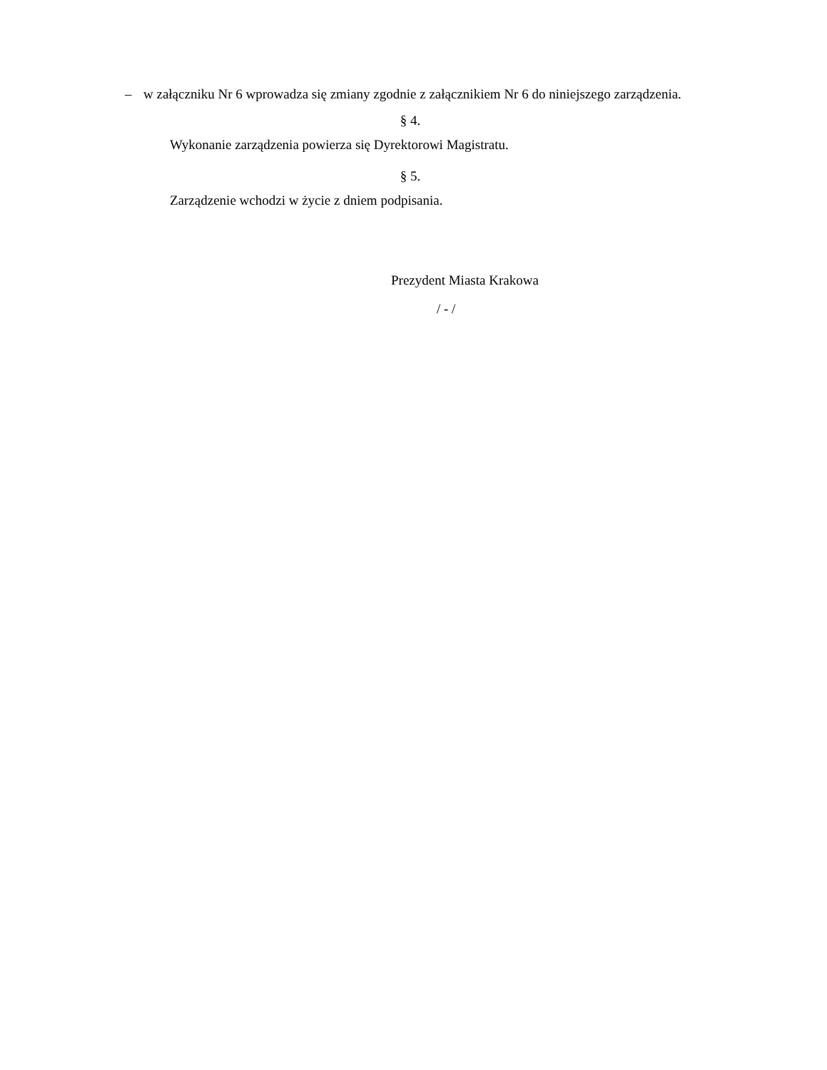– w załączniku Nr 6 wprowadza się zmiany zgodnie z załącznikiem Nr 6 do niniejszego zarządzenia.
§ 4.
Wykonanie zarządzenia powierza się Dyrektorowi Magistratu.
§ 5.
Zarządzenie wchodzi w życie z dniem podpisania.
Prezydent Miasta Krakowa
/ - /